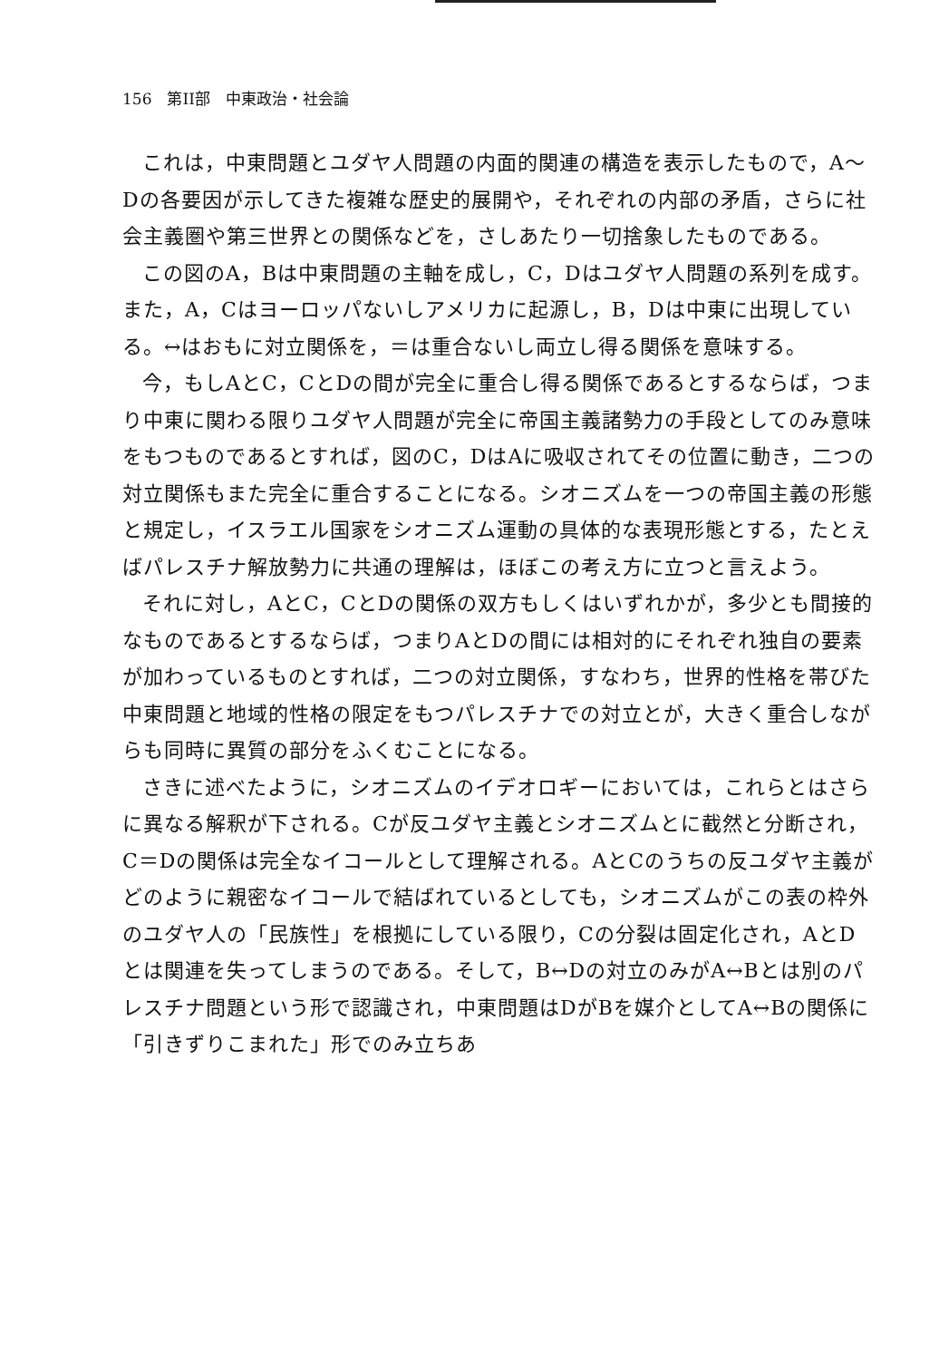156　第II部　中東政治・社会論
これは，中東問題とユダヤ人問題の内面的関連の構造を表示したもので，A～Dの各要因が示してきた複雑な歴史的展開や，それぞれの内部の矛盾，さらに社会主義圏や第三世界との関係などを，さしあたり一切捨象したものである。
この図のA，Bは中東問題の主軸を成し，C，Dはユダヤ人問題の系列を成す。また，A，Cはヨーロッパないしアメリカに起源し，B，Dは中東に出現している。↔はおもに対立関係を，＝は重合ないし両立し得る関係を意味する。
今，もしAとC，CとDの間が完全に重合し得る関係であるとするならば，つまり中東に関わる限りユダヤ人問題が完全に帝国主義諸勢力の手段としてのみ意味をもつものであるとすれば，図のC，DはAに吸収されてその位置に動き，二つの対立関係もまた完全に重合することになる。シオニズムを一つの帝国主義の形態と規定し，イスラエル国家をシオニズム運動の具体的な表現形態とする，たとえばパレスチナ解放勢力に共通の理解は，ほぼこの考え方に立つと言えよう。
それに対し，AとC，CとDの関係の双方もしくはいずれかが，多少とも間接的なものであるとするならば，つまりAとDの間には相対的にそれぞれ独自の要素が加わっているものとすれば，二つの対立関係，すなわち，世界的性格を帯びた中東問題と地域的性格の限定をもつパレスチナでの対立とが，大きく重合しながらも同時に異質の部分をふくむことになる。
さきに述べたように，シオニズムのイデオロギーにおいては，これらとはさらに異なる解釈が下される。Cが反ユダヤ主義とシオニズムとに截然と分断され，C＝Dの関係は完全なイコールとして理解される。AとCのうちの反ユダヤ主義がどのように親密なイコールで結ばれているとしても，シオニズムがこの表の枠外のユダヤ人の「民族性」を根拠にしている限り，Cの分裂は固定化され，AとDとは関連を失ってしまうのである。そして，B↔Dの対立のみがA↔Bとは別のパレスチナ問題という形で認識され，中東問題はDがBを媒介としてA↔Bの関係に「引きずりこまれた」形でのみ立ちあ